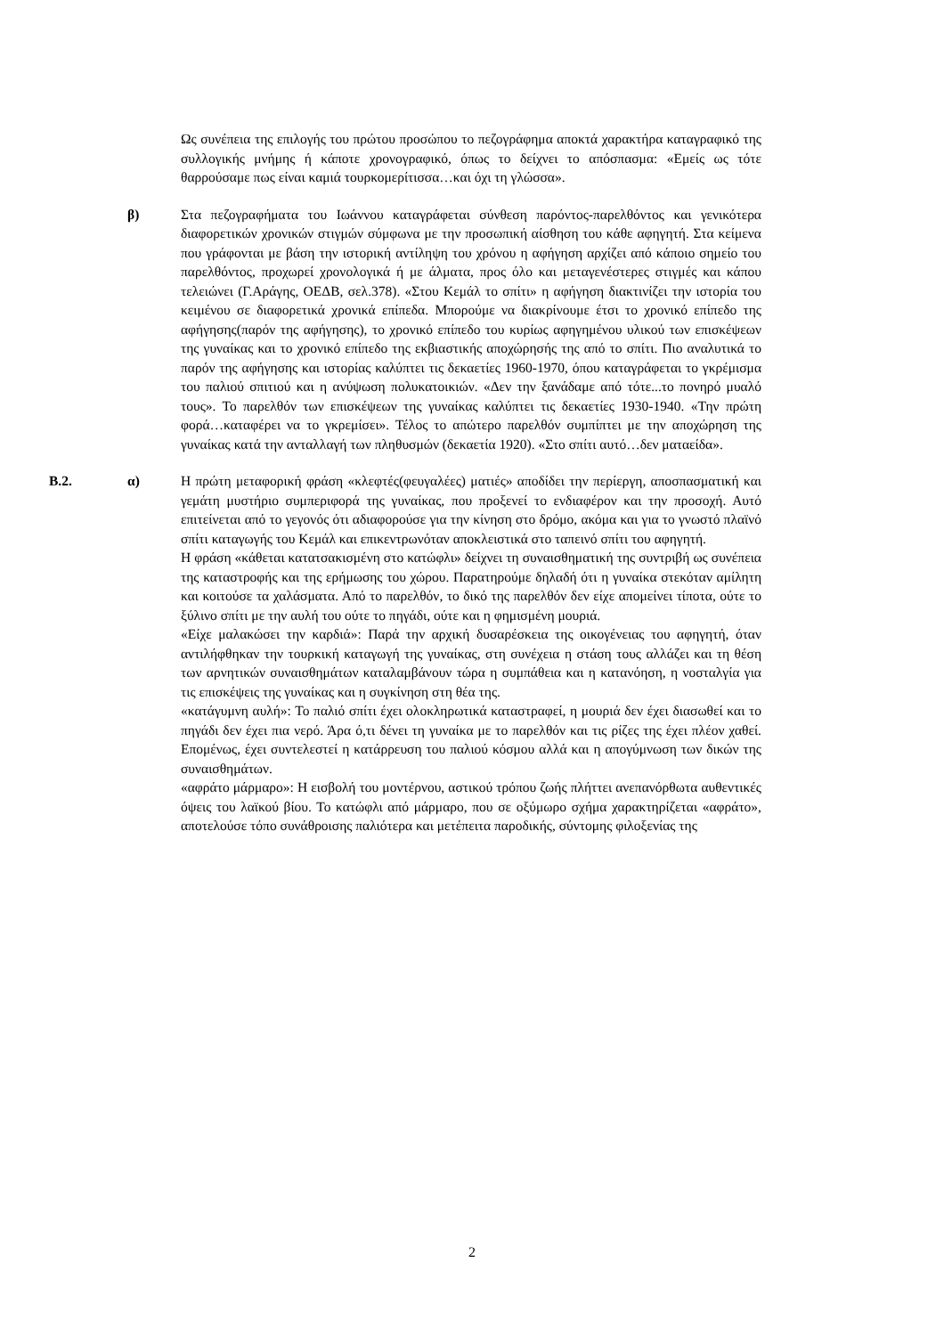Ως συνέπεια της επιλογής του πρώτου προσώπου το πεζογράφημα αποκτά χαρακτήρα καταγραφικό της συλλογικής μνήμης ή κάποτε χρονογραφικό, όπως το δείχνει το απόσπασμα: «Εμείς ως τότε θαρρούσαμε πως είναι καμιά τουρκομερίτισσα…και όχι τη γλώσσα».
β) Στα πεζογραφήματα του Ιωάννου καταγράφεται σύνθεση παρόντος-παρελθόντος και γενικότερα διαφορετικών χρονικών στιγμών σύμφωνα με την προσωπική αίσθηση του κάθε αφηγητή. Στα κείμενα που γράφονται με βάση την ιστορική αντίληψη του χρόνου η αφήγηση αρχίζει από κάποιο σημείο του παρελθόντος, προχωρεί χρονολογικά ή με άλματα, προς όλο και μεταγενέστερες στιγμές και κάπου τελειώνει (Γ.Αράγης, ΟΕΔΒ, σελ.378). «Στου Κεμάλ το σπίτι» η αφήγηση διακτινίζει την ιστορία του κειμένου σε διαφορετικά χρονικά επίπεδα. Μπορούμε να διακρίνουμε έτσι το χρονικό επίπεδο της αφήγησης(παρόν της αφήγησης), το χρονικό επίπεδο του κυρίως αφηγημένου υλικού των επισκέψεων της γυναίκας και το χρονικό επίπεδο της εκβιαστικής αποχώρησής της από το σπίτι. Πιο αναλυτικά το παρόν της αφήγησης και ιστορίας καλύπτει τις δεκαετίες 1960-1970, όπου καταγράφεται το γκρέμισμα του παλιού σπιτιού και η ανύψωση πολυκατοικιών. «Δεν την ξανάδαμε από τότε...το πονηρό μυαλό τους». Το παρελθόν των επισκέψεων της γυναίκας καλύπτει τις δεκαετίες 1930-1940. «Την πρώτη φορά…καταφέρει να το γκρεμίσει». Τέλος το απώτερο παρελθόν συμπίπτει με την αποχώρηση της γυναίκας κατά την ανταλλαγή των πληθυσμών (δεκαετία 1920). «Στο σπίτι αυτό…δεν ματαείδα».
Β.2. α) Η πρώτη μεταφορική φράση «κλεφτές(φευγαλέες) ματιές» αποδίδει την περίεργη, αποσπασματική και γεμάτη μυστήριο συμπεριφορά της γυναίκας, που προξενεί το ενδιαφέρον και την προσοχή. Αυτό επιτείνεται από το γεγονός ότι αδιαφορούσε για την κίνηση στο δρόμο, ακόμα και για το γνωστό πλαϊνό σπίτι καταγωγής του Κεμάλ και επικεντρωνόταν αποκλειστικά στο ταπεινό σπίτι του αφηγητή.
Η φράση «κάθεται κατατσακισμένη στο κατώφλι» δείχνει τη συναισθηματική της συντριβή ως συνέπεια της καταστροφής και της ερήμωσης του χώρου. Παρατηρούμε δηλαδή ότι η γυναίκα στεκόταν αμίλητη και κοιτούσε τα χαλάσματα. Από το παρελθόν, το δικό της παρελθόν δεν είχε απομείνει τίποτα, ούτε το ξύλινο σπίτι με την αυλή του ούτε το πηγάδι, ούτε και η φημισμένη μουριά.
«Είχε μαλακώσει την καρδιά»: Παρά την αρχική δυσαρέσκεια της οικογένειας του αφηγητή, όταν αντιλήφθηκαν την τουρκική καταγωγή της γυναίκας, στη συνέχεια η στάση τους αλλάζει και τη θέση των αρνητικών συναισθημάτων καταλαμβάνουν τώρα η συμπάθεια και η κατανόηση, η νοσταλγία για τις επισκέψεις της γυναίκας και η συγκίνηση στη θέα της.
«κατάγυμνη αυλή»: Το παλιό σπίτι έχει ολοκληρωτικά καταστραφεί, η μουριά δεν έχει διασωθεί και το πηγάδι δεν έχει πια νερό. Άρα ό,τι δένει τη γυναίκα με το παρελθόν και τις ρίζες της έχει πλέον χαθεί. Επομένως, έχει συντελεστεί η κατάρρευση του παλιού κόσμου αλλά και η απογύμνωση των δικών της συναισθημάτων.
«αφράτο μάρμαρο»: Η εισβολή του μοντέρνου, αστικού τρόπου ζωής πλήττει ανεπανόρθωτα αυθεντικές όψεις του λαϊκού βίου. Το κατώφλι από μάρμαρο, που σε οξύμωρο σχήμα χαρακτηρίζεται «αφράτο», αποτελούσε τόπο συνάθροισης παλιότερα και μετέπειτα παροδικής, σύντομης φιλοξενίας της
2